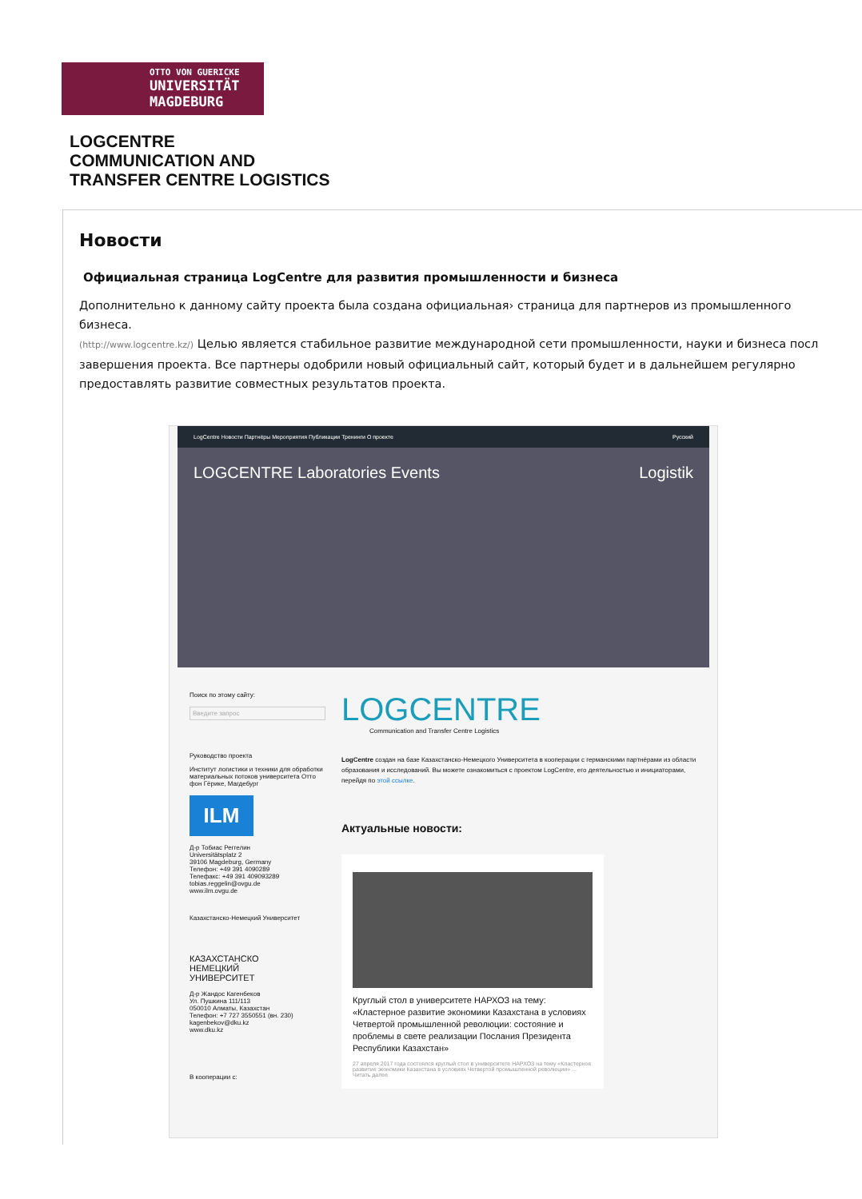OTTO VON GUERICKE
UNIVERSITÄT
MAGDEBURG
LOGCENTRE
COMMUNICATION AND
TRANSFER CENTRE LOGISTICS
Новости
Официальная страница LogCentre для развития промышленности и бизнеса
Дополнительно к данному сайту проекта была создана официальная› страница для партнеров из промышленного
бизнеса.
(http://www.logcentre.kz/) Целью является стабильное развитие международной сети промышленности, науки и бизнеса посл
завершения проекта. Все партнеры одобрили новый официальный сайт, который будет и в дальнейшем регулярно
предоставлять развитие совместных результатов проекта.
LogCentre Новости Партнёры Мероприятия Публикации Тренинги О проекте Русский
LOGCENTRE Laboratories Events Logistik
Поиск по этому сайту:
Введите запрос
Руководство проекта
Институт логистики и техники для обработки материальных потоков университета Отто фон Гёрике, Магдебург
ILM
Д-р Тобиас Реггелин
Universitätsplatz 2
39106 Magdeburg, Germany
Телефон: +49 391 4090289
Телефакс: +49 391 409093289
tobias.reggelin@ovgu.de
www.ilm.ovgu.de
Казахстанско-Немецкий Университет
КАЗАХСТАНСКО
НЕМЕЦКИЙ
УНИВЕРСИТЕТ
Д-р Жандос Кагенбеков
Ул. Пушкина 111/113
050010 Алматы, Казахстан
Телефон: +7 727 3550551 (вн. 230)
kagenbekov@dku.kz
www.dku.kz
В кооперации с:
LOGCENTRE
Communication and Transfer Centre Logistics
LogCentre создан на базе Казахстанско-Немецкого Университета в кооперации с германскими партнёрами из области образования и исследований. Вы можете ознакомиться с проектом LogCentre, его деятельностью и инициаторами, перейдя по этой ссылке.
Актуальные новости:
Круглый стол в университете НАРХОЗ на тему: «Кластерное развитие экономики Казахстана в условиях Четвертой промышленной революции: состояние и проблемы в свете реализации Послания Президента Республики Казахстан»
27 апреля 2017 года состоялся круглый стол в университете НАРХОЗ на тему «Кластерное развитие экономики Казахстана в условиях Четвертой промышленной революции» ... Читать далее